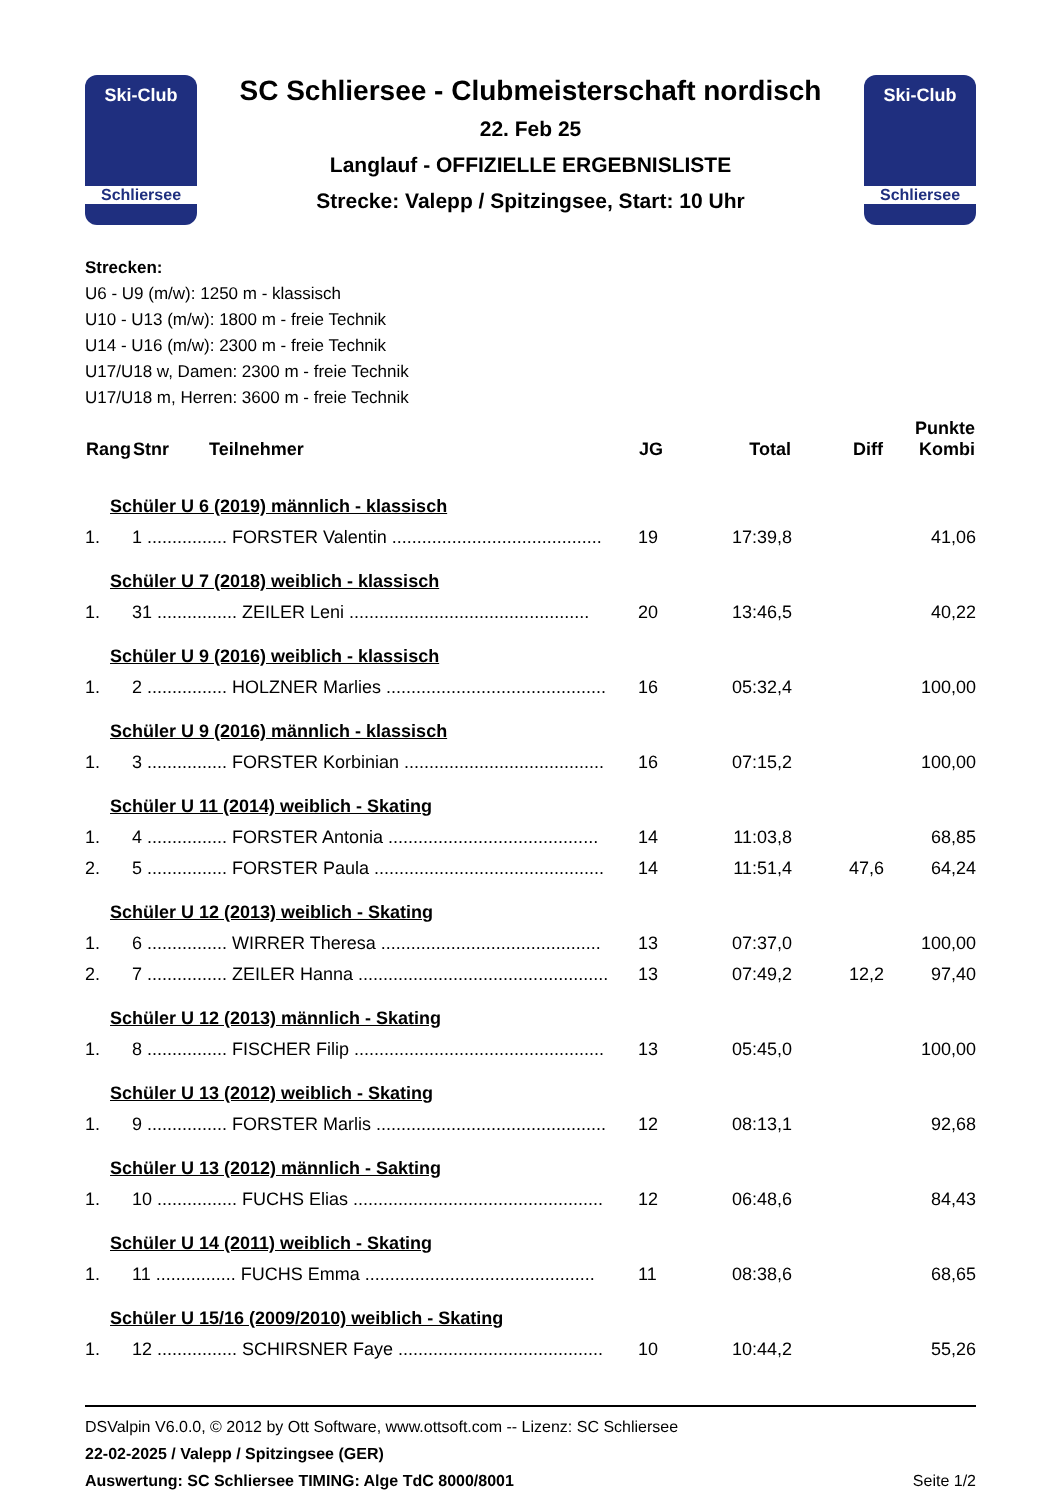Ski-Club
Schliersee
SC Schliersee - Clubmeisterschaft nordisch
22. Feb 25
Langlauf - OFFIZIELLE ERGEBNISLISTE
Strecke: Valepp / Spitzingsee, Start: 10 Uhr
Ski-Club
Schliersee
Strecken:
U6 - U9 (m/w): 1250 m - klassisch
U10 - U13 (m/w): 1800 m - freie Technik
U14 - U16 (m/w): 2300 m - freie Technik
U17/U18 w, Damen: 2300 m - freie Technik
U17/U18 m, Herren: 3600 m - freie Technik
| Rang | Stnr Teilnehmer | JG | Total | Diff | Punkte Kombi |
| --- | --- | --- | --- | --- | --- |
| Schüler U 6 (2019) männlich - klassisch | | | | | |
| 1. | 1 ................ FORSTER Valentin .......................................... | 19 | 17:39,8 | | 41,06 |
| Schüler U 7 (2018) weiblich - klassisch | | | | | |
| 1. | 31 ................ ZEILER Leni ................................................ | 20 | 13:46,5 | | 40,22 |
| Schüler U 9 (2016) weiblich - klassisch | | | | | |
| 1. | 2 ................ HOLZNER Marlies ............................................ | 16 | 05:32,4 | | 100,00 |
| Schüler U 9 (2016) männlich - klassisch | | | | | |
| 1. | 3 ................ FORSTER Korbinian ........................................ | 16 | 07:15,2 | | 100,00 |
| Schüler U 11 (2014) weiblich - Skating | | | | | |
| 1. | 4 ................ FORSTER Antonia .......................................... | 14 | 11:03,8 | | 68,85 |
| 2. | 5 ................ FORSTER Paula .............................................. | 14 | 11:51,4 | 47,6 | 64,24 |
| Schüler U 12 (2013) weiblich - Skating | | | | | |
| 1. | 6 ................ WIRRER Theresa ............................................ | 13 | 07:37,0 | | 100,00 |
| 2. | 7 ................ ZEILER Hanna .................................................. | 13 | 07:49,2 | 12,2 | 97,40 |
| Schüler U 12 (2013) männlich - Skating | | | | | |
| 1. | 8 ................ FISCHER Filip .................................................. | 13 | 05:45,0 | | 100,00 |
| Schüler U 13 (2012) weiblich - Skating | | | | | |
| 1. | 9 ................ FORSTER Marlis .............................................. | 12 | 08:13,1 | | 92,68 |
| Schüler U 13 (2012) männlich - Sakting | | | | | |
| 1. | 10 ................ FUCHS Elias .................................................. | 12 | 06:48,6 | | 84,43 |
| Schüler U 14 (2011) weiblich - Skating | | | | | |
| 1. | 11 ................ FUCHS Emma .............................................. | 11 | 08:38,6 | | 68,65 |
| Schüler U 15/16 (2009/2010) weiblich - Skating | | | | | |
| 1. | 12 ................ SCHIRSNER Faye ......................................... | 10 | 10:44,2 | | 55,26 |
DSValpin V6.0.0, © 2012 by Ott Software, www.ottsoft.com -- Lizenz: SC Schliersee
22-02-2025 / Valepp / Spitzingsee (GER)
Auswertung: SC Schliersee TIMING: Alge TdC 8000/8001 Seite 1/2